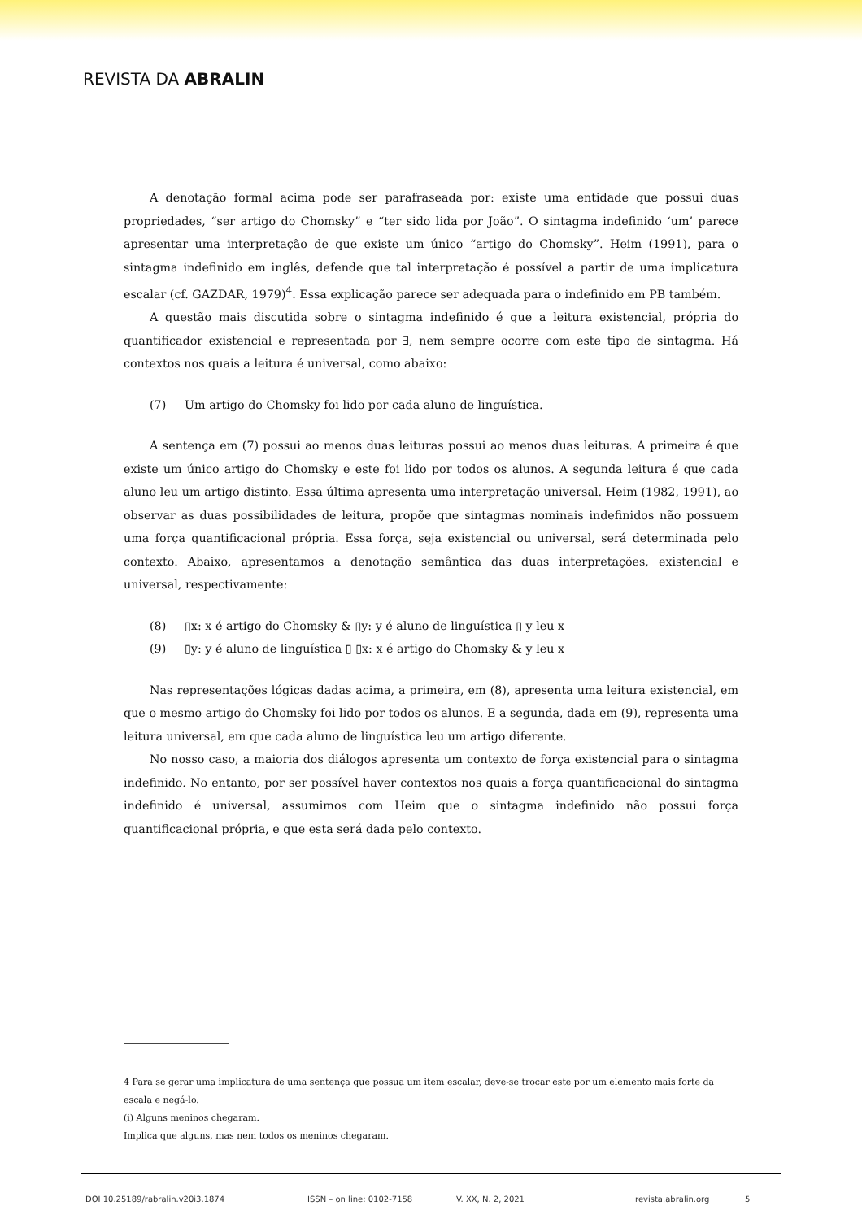REVISTA DA ABRALIN
A denotação formal acima pode ser parafraseada por: existe uma entidade que possui duas propriedades, “ser artigo do Chomsky” e “ter sido lida por João”. O sintagma indefinido ‘um’ parece apresentar uma interpretação de que existe um único “artigo do Chomsky”. Heim (1991), para o sintagma indefinido em inglês, defende que tal interpretação é possível a partir de uma implicatura escalar (cf. GAZDAR, 1979)<sup>4</sup>. Essa explicação parece ser adequada para o indefinido em PB também.
A questão mais discutida sobre o sintagma indefinido é que a leitura existencial, própria do quantificador existencial e representada por ∃, nem sempre ocorre com este tipo de sintagma. Há contextos nos quais a leitura é universal, como abaixo:
(7) Um artigo do Chomsky foi lido por cada aluno de linguística.
A sentença em (7) possui ao menos duas leituras possui ao menos duas leituras. A primeira é que existe um único artigo do Chomsky e este foi lido por todos os alunos. A segunda leitura é que cada aluno leu um artigo distinto. Essa última apresenta uma interpretação universal. Heim (1982, 1991), ao observar as duas possibilidades de leitura, propõe que sintagmas nominais indefinidos não possuem uma força quantificacional própria. Essa força, seja existencial ou universal, será determinada pelo contexto. Abaixo, apresentamos a denotação semântica das duas interpretações, existencial e universal, respectivamente:
(8) ▯x: x é artigo do Chomsky & ▯y: y é aluno de linguística ▯ y leu x
(9) ▯y: y é aluno de linguística ▯ ▯x: x é artigo do Chomsky & y leu x
Nas representações lógicas dadas acima, a primeira, em (8), apresenta uma leitura existencial, em que o mesmo artigo do Chomsky foi lido por todos os alunos. E a segunda, dada em (9), representa uma leitura universal, em que cada aluno de linguística leu um artigo diferente.
No nosso caso, a maioria dos diálogos apresenta um contexto de força existencial para o sintagma indefinido. No entanto, por ser possível haver contextos nos quais a força quantificacional do sintagma indefinido é universal, assumimos com Heim que o sintagma indefinido não possui força quantificacional própria, e que esta será dada pelo contexto.
4 Para se gerar uma implicatura de uma sentença que possua um item escalar, deve-se trocar este por um elemento mais forte da escala e negá-lo.
(i) Alguns meninos chegaram.
Implica que alguns, mas nem todos os meninos chegaram.
DOI 10.25189/rabralin.v20i3.1874 ISSN – on line: 0102-7158 V. XX, N. 2, 2021 revista.abralin.org 5